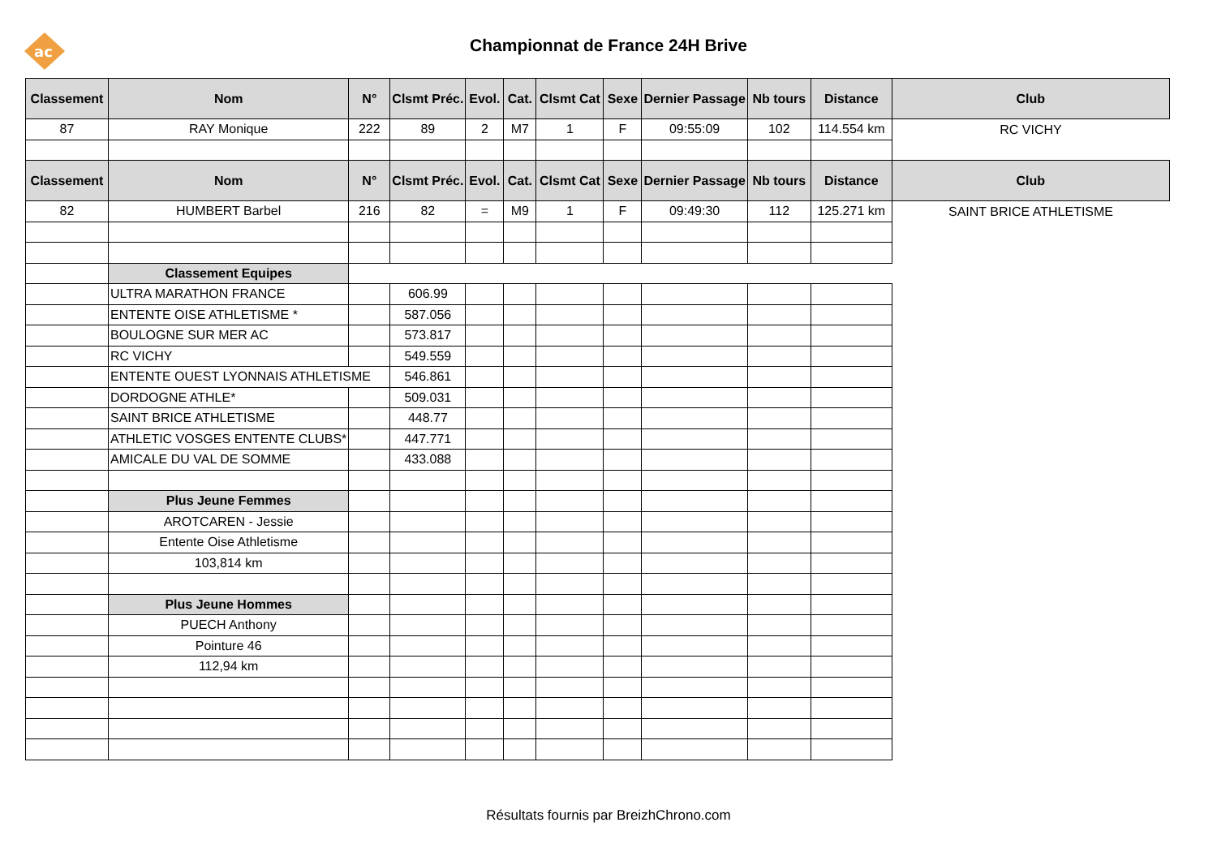ac
Championnat de France 24H Brive
| Classement | Nom | N° | Clsmt Préc. | Evol. | Cat. | Clsmt Cat | Sexe | Dernier Passage | Nb tours | Distance | Club |
| --- | --- | --- | --- | --- | --- | --- | --- | --- | --- | --- | --- |
| 87 | RAY Monique | 222 | 89 | 2 | M7 | 1 | F | 09:55:09 | 102 | 114.554 km | RC VICHY |
| Classement | Nom | N° | Clsmt Préc. | Evol. | Cat. | Clsmt Cat | Sexe | Dernier Passage | Nb tours | Distance | Club |
| 82 | HUMBERT Barbel | 216 | 82 | = | M9 | 1 | F | 09:49:30 | 112 | 125.271 km | SAINT BRICE ATHLETISME |
| | Classement Equipes | | | | | | | | | | |
| | ULTRA MARATHON FRANCE | | 606.99 | | | | | | | | |
| | ENTENTE OISE ATHLETISME * | | 587.056 | | | | | | | | |
| | BOULOGNE SUR MER AC | | 573.817 | | | | | | | | |
| | RC VICHY | | 549.559 | | | | | | | | |
| | ENTENTE OUEST LYONNAIS ATHLETISME | | 546.861 | | | | | | | | |
| | DORDOGNE ATHLE* | | 509.031 | | | | | | | | |
| | SAINT BRICE ATHLETISME | | 448.77 | | | | | | | | |
| | ATHLETIC VOSGES ENTENTE CLUBS* | | 447.771 | | | | | | | | |
| | AMICALE DU VAL DE SOMME | | 433.088 | | | | | | | | |
| | Plus Jeune Femmes | | | | | | | | | | |
| | AROTCAREN - Jessie | | | | | | | | | | |
| | Entente Oise Athletisme | | | | | | | | | | |
| | 103,814 km | | | | | | | | | | |
| | Plus Jeune Hommes | | | | | | | | | | |
| | PUECH Anthony | | | | | | | | | | |
| | Pointure 46 | | | | | | | | | | |
| | 112,94 km | | | | | | | | | | |
Résultats fournis par BreizhChrono.com